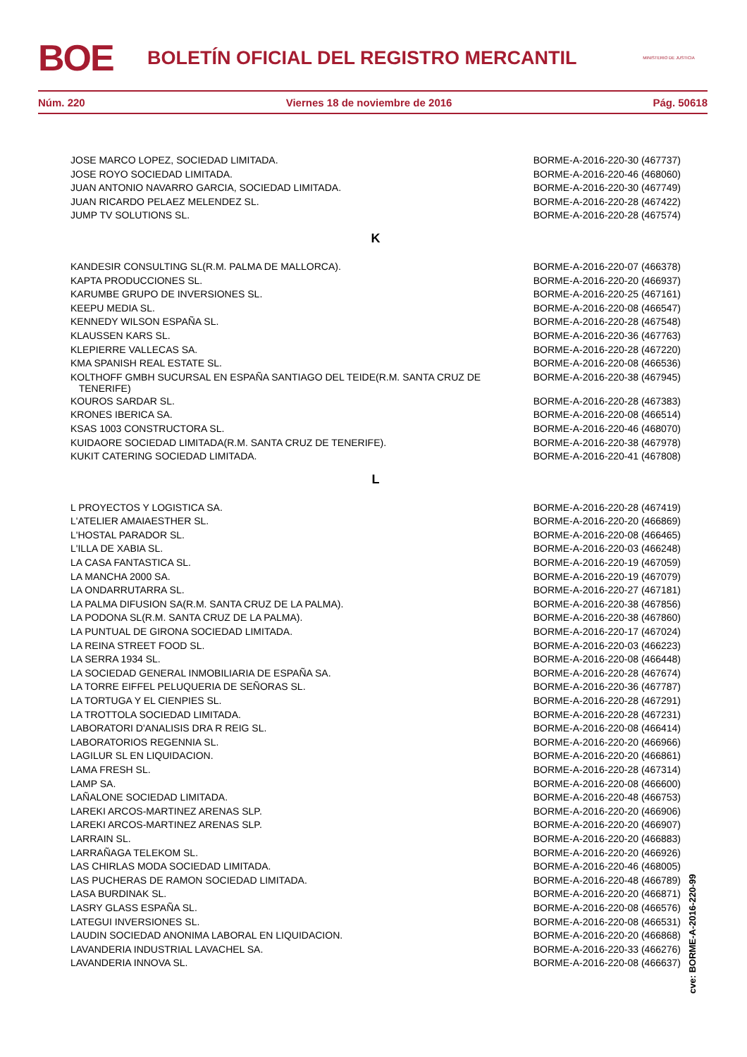BOE
BOLETÍN OFICIAL DEL REGISTRO MERCANTIL
MINISTERIO DE JUSTICIA
Núm. 220 Viernes 18 de noviembre de 2016 Pág. 50618
| JOSE MARCO LOPEZ, SOCIEDAD LIMITADA. | BORME-A-2016-220-30 (467737) |
| JOSE ROYO SOCIEDAD LIMITADA. | BORME-A-2016-220-46 (468060) |
| JUAN ANTONIO NAVARRO GARCIA, SOCIEDAD LIMITADA. | BORME-A-2016-220-30 (467749) |
| JUAN RICARDO PELAEZ MELENDEZ SL. | BORME-A-2016-220-28 (467422) |
| JUMP TV SOLUTIONS SL. | BORME-A-2016-220-28 (467574) |
K
| KANDESIR CONSULTING SL(R.M. PALMA DE MALLORCA). | BORME-A-2016-220-07 (466378) |
| KAPTA PRODUCCIONES SL. | BORME-A-2016-220-20 (466937) |
| KARUMBE GRUPO DE INVERSIONES SL. | BORME-A-2016-220-25 (467161) |
| KEEPU MEDIA SL. | BORME-A-2016-220-08 (466547) |
| KENNEDY WILSON ESPAÑA SL. | BORME-A-2016-220-28 (467548) |
| KLAUSSEN KARS SL. | BORME-A-2016-220-36 (467763) |
| KLEPIERRE VALLECAS SA. | BORME-A-2016-220-28 (467220) |
| KMA SPANISH REAL ESTATE SL. | BORME-A-2016-220-08 (466536) |
| KOLTHOFF GMBH SUCURSAL EN ESPAÑA SANTIAGO DEL TEIDE(R.M. SANTA CRUZ DE TENERIFE) | BORME-A-2016-220-38 (467945) |
| KOUROS SARDAR SL. | BORME-A-2016-220-28 (467383) |
| KRONES IBERICA SA. | BORME-A-2016-220-08 (466514) |
| KSAS 1003 CONSTRUCTORA SL. | BORME-A-2016-220-46 (468070) |
| KUIDAORE SOCIEDAD LIMITADA(R.M. SANTA CRUZ DE TENERIFE). | BORME-A-2016-220-38 (467978) |
| KUKIT CATERING SOCIEDAD LIMITADA. | BORME-A-2016-220-41 (467808) |
L
| L PROYECTOS Y LOGISTICA SA. | BORME-A-2016-220-28 (467419) |
| L'ATELIER AMAIAESTHER SL. | BORME-A-2016-220-20 (466869) |
| L'HOSTAL PARADOR SL. | BORME-A-2016-220-08 (466465) |
| L'ILLA DE XABIA SL. | BORME-A-2016-220-03 (466248) |
| LA CASA FANTASTICA SL. | BORME-A-2016-220-19 (467059) |
| LA MANCHA 2000 SA. | BORME-A-2016-220-19 (467079) |
| LA ONDARRUTARRA SL. | BORME-A-2016-220-27 (467181) |
| LA PALMA DIFUSION SA(R.M. SANTA CRUZ DE LA PALMA). | BORME-A-2016-220-38 (467856) |
| LA PODONA SL(R.M. SANTA CRUZ DE LA PALMA). | BORME-A-2016-220-38 (467860) |
| LA PUNTUAL DE GIRONA SOCIEDAD LIMITADA. | BORME-A-2016-220-17 (467024) |
| LA REINA STREET FOOD SL. | BORME-A-2016-220-03 (466223) |
| LA SERRA 1934 SL. | BORME-A-2016-220-08 (466448) |
| LA SOCIEDAD GENERAL INMOBILIARIA DE ESPAÑA SA. | BORME-A-2016-220-28 (467674) |
| LA TORRE EIFFEL PELUQUERIA DE SEÑORAS SL. | BORME-A-2016-220-36 (467787) |
| LA TORTUGA Y EL CIENPIES SL. | BORME-A-2016-220-28 (467291) |
| LA TROTTOLA SOCIEDAD LIMITADA. | BORME-A-2016-220-28 (467231) |
| LABORATORI D'ANALISIS DRA R REIG SL. | BORME-A-2016-220-08 (466414) |
| LABORATORIOS REGENNIA SL. | BORME-A-2016-220-20 (466966) |
| LAGILUR SL EN LIQUIDACION. | BORME-A-2016-220-20 (466861) |
| LAMA FRESH SL. | BORME-A-2016-220-28 (467314) |
| LAMP SA. | BORME-A-2016-220-08 (466600) |
| LAÑALONE SOCIEDAD LIMITADA. | BORME-A-2016-220-48 (466753) |
| LAREKI ARCOS-MARTINEZ ARENAS SLP. | BORME-A-2016-220-20 (466906) |
| LAREKI ARCOS-MARTINEZ ARENAS SLP. | BORME-A-2016-220-20 (466907) |
| LARRAIN SL. | BORME-A-2016-220-20 (466883) |
| LARRAÑAGA TELEKOM SL. | BORME-A-2016-220-20 (466926) |
| LAS CHIRLAS MODA SOCIEDAD LIMITADA. | BORME-A-2016-220-46 (468005) |
| LAS PUCHERAS DE RAMON SOCIEDAD LIMITADA. | BORME-A-2016-220-48 (466789) |
| LASA BURDINAK SL. | BORME-A-2016-220-20 (466871) |
| LASRY GLASS ESPAÑA SL. | BORME-A-2016-220-08 (466576) |
| LATEGUI INVERSIONES SL. | BORME-A-2016-220-08 (466531) |
| LAUDIN SOCIEDAD ANONIMA LABORAL EN LIQUIDACION. | BORME-A-2016-220-20 (466868) |
| LAVANDERIA INDUSTRIAL LAVACHEL SA. | BORME-A-2016-220-33 (466276) |
| LAVANDERIA INNOVA SL. | BORME-A-2016-220-08 (466637) |
cve: BORME-A-2016-220-99